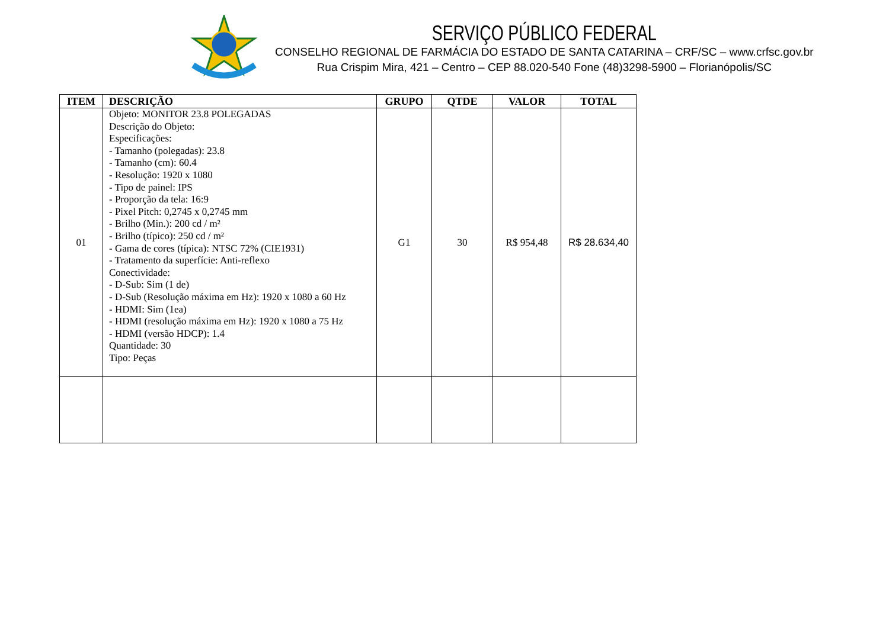SERVIÇO PÚBLICO FEDERAL
CONSELHO REGIONAL DE FARMÁCIA DO ESTADO DE SANTA CATARINA – CRF/SC – www.crfsc.gov.br
Rua Crispim Mira, 421 – Centro – CEP 88.020-540 Fone (48)3298-5900 – Florianópolis/SC
| ITEM | DESCRIÇÃO | GRUPO | QTDE | VALOR | TOTAL |
| --- | --- | --- | --- | --- | --- |
| 01 | Objeto: MONITOR 23.8 POLEGADAS Descrição do Objeto: Especificações: - Tamanho (polegadas): 23.8 - Tamanho (cm): 60.4 - Resolução: 1920 x 1080 - Tipo de painel: IPS - Proporção da tela: 16:9 - Pixel Pitch: 0,2745 x 0,2745 mm - Brilho (Min.): 200 cd / m² - Brilho (típico): 250 cd / m² - Gama de cores (típica): NTSC 72% (CIE1931) - Tratamento da superfície: Anti-reflexo Conectividade: - D-Sub: Sim (1 de) - D-Sub (Resolução máxima em Hz): 1920 x 1080 a 60 Hz - HDMI: Sim (1ea) - HDMI (resolução máxima em Hz): 1920 x 1080 a 75 Hz - HDMI (versão HDCP): 1.4 Quantidade: 30 Tipo: Peças | G1 | 30 | R$ 954,48 | R$ 28.634,40 |